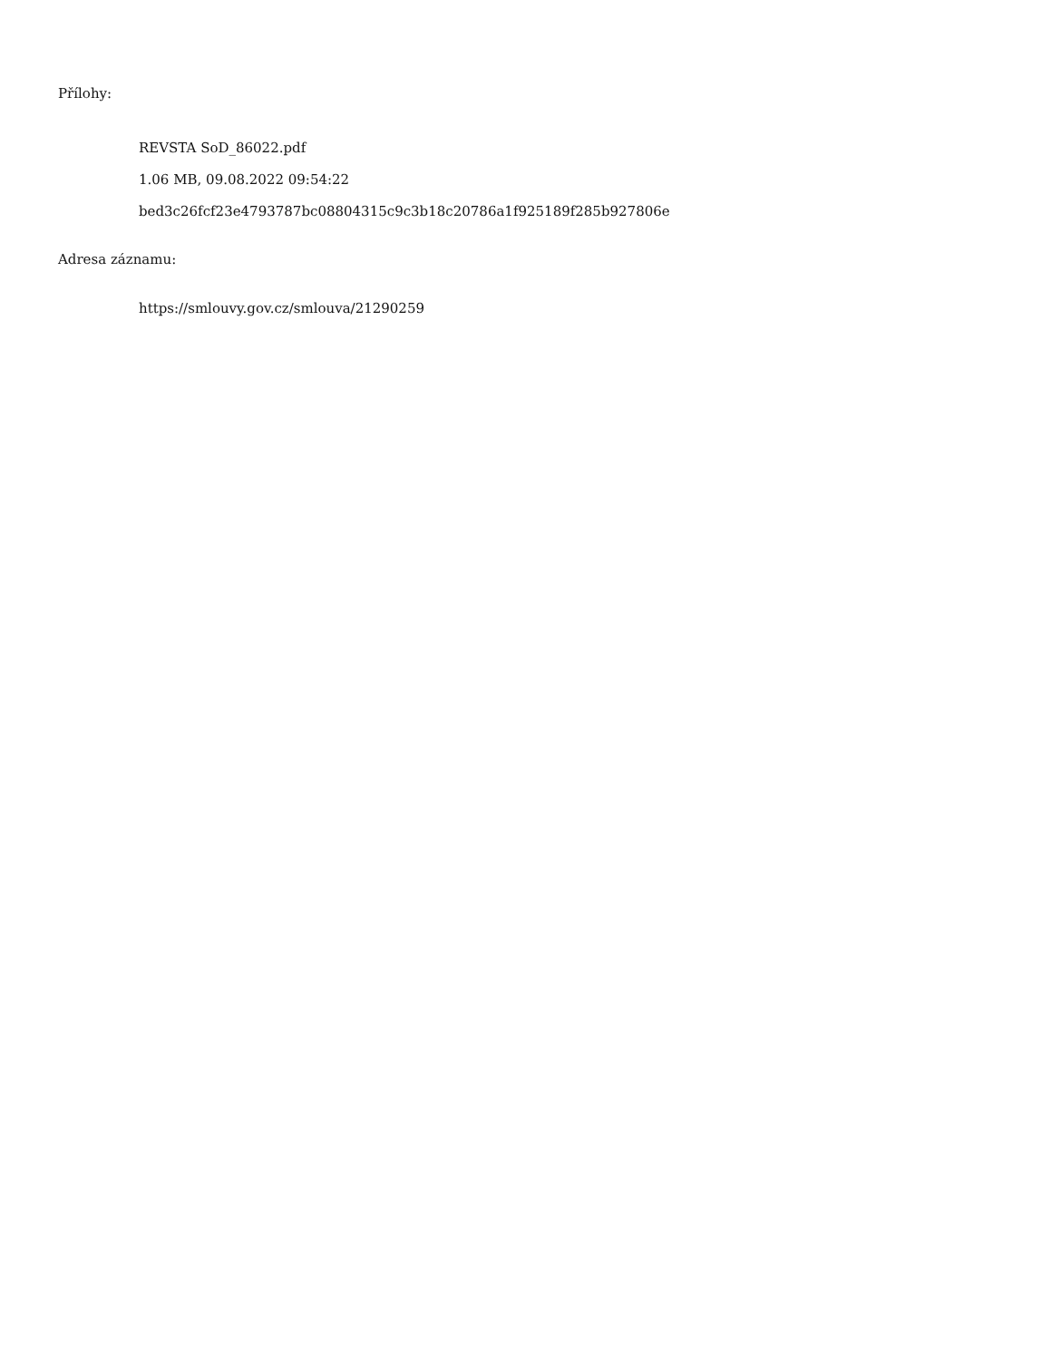Přílohy:
REVSTA SoD_86022.pdf
1.06 MB, 09.08.2022 09:54:22
bed3c26fcf23e4793787bc08804315c9c3b18c20786a1f925189f285b927806e
Adresa záznamu:
https://smlouvy.gov.cz/smlouva/21290259